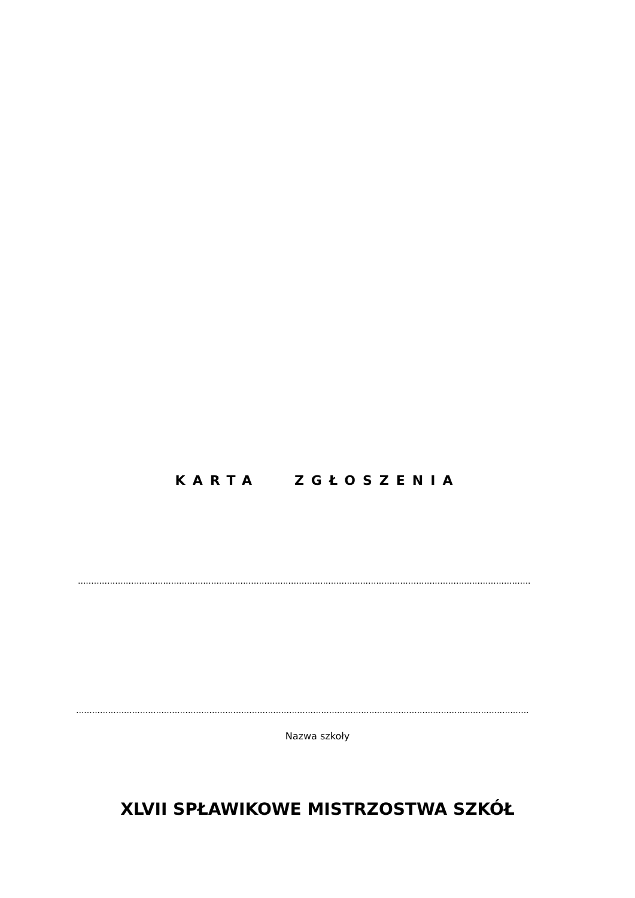KARTA ZGŁOSZENIA
..........................................................................................................................................................................
..........................................................................................................................................................................
Nazwa szkoły
XLVII SPŁAWIKOWE MISTRZOSTWA SZKÓŁ